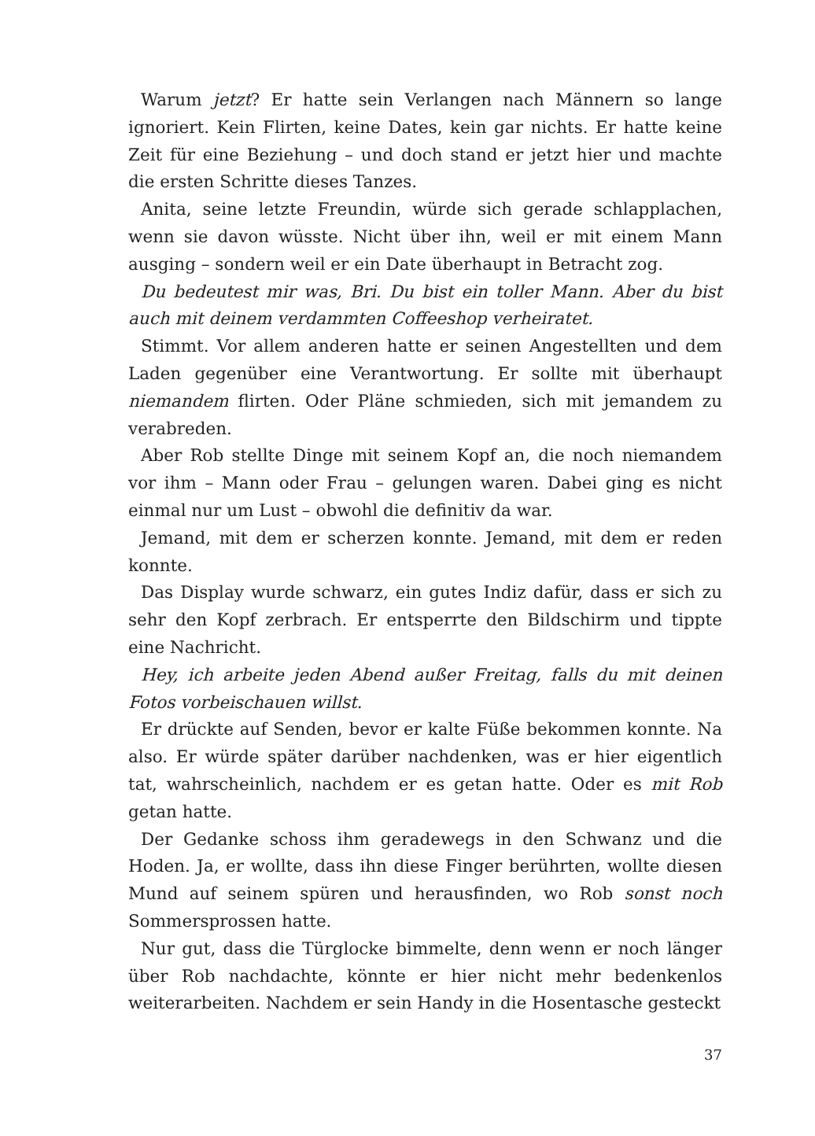Warum jetzt? Er hatte sein Verlangen nach Männern so lange ignoriert. Kein Flirten, keine Dates, kein gar nichts. Er hatte keine Zeit für eine Beziehung – und doch stand er jetzt hier und machte die ersten Schritte dieses Tanzes.
Anita, seine letzte Freundin, würde sich gerade schlapplachen, wenn sie davon wüsste. Nicht über ihn, weil er mit einem Mann ausging – sondern weil er ein Date überhaupt in Betracht zog.
Du bedeutest mir was, Bri. Du bist ein toller Mann. Aber du bist auch mit deinem verdammten Coffeeshop verheiratet.
Stimmt. Vor allem anderen hatte er seinen Angestellten und dem Laden gegenüber eine Verantwortung. Er sollte mit überhaupt niemandem flirten. Oder Pläne schmieden, sich mit jemandem zu verabreden.
Aber Rob stellte Dinge mit seinem Kopf an, die noch niemandem vor ihm – Mann oder Frau – gelungen waren. Dabei ging es nicht einmal nur um Lust – obwohl die definitiv da war.
Jemand, mit dem er scherzen konnte. Jemand, mit dem er reden konnte.
Das Display wurde schwarz, ein gutes Indiz dafür, dass er sich zu sehr den Kopf zerbrach. Er entsperrte den Bildschirm und tippte eine Nachricht.
Hey, ich arbeite jeden Abend außer Freitag, falls du mit deinen Fotos vorbeischauen willst.
Er drückte auf Senden, bevor er kalte Füße bekommen konnte. Na also. Er würde später darüber nachdenken, was er hier eigentlich tat, wahrscheinlich, nachdem er es getan hatte. Oder es mit Rob getan hatte.
Der Gedanke schoss ihm geradewegs in den Schwanz und die Hoden. Ja, er wollte, dass ihn diese Finger berührten, wollte diesen Mund auf seinem spüren und herausfinden, wo Rob sonst noch Sommersprossen hatte.
Nur gut, dass die Türglocke bimmelte, denn wenn er noch länger über Rob nachdachte, könnte er hier nicht mehr bedenkenlos weiterarbeiten. Nachdem er sein Handy in die Hosentasche gesteckt
37